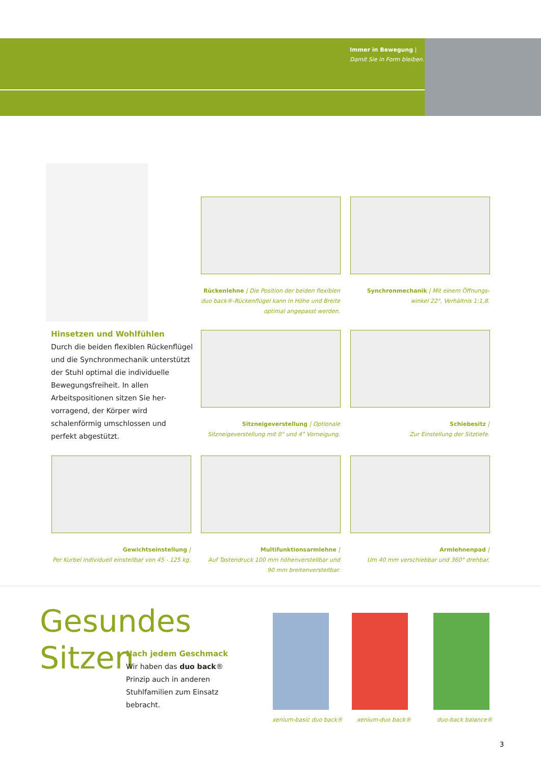Immer in Bewegung |
Damit Sie in Form bleiben.
Rückenlehne | Die Position der beiden flexiblen duo back®-Rückenflügel kann in Höhe und Breite optimal angepasst werden.
Synchronmechanik | Mit einem Öffnungs-winkel 22°, Verhältnis 1:1,8.
Hinsetzen und Wohlfühlen
Durch die beiden flexiblen Rückenflügel und die Synchronmechanik unterstützt der Stuhl optimal die individuelle Bewegungsfreiheit. In allen Arbeitspositionen sitzen Sie her-vorragend, der Körper wird schalenförmig umschlossen und perfekt abgestützt.
Sitzneigeverstellung | Optionale Sitzneigeverstellung mit 0° und 4° Vorneigung.
Schiebesitz |
Zur Einstellung der Sitztiefe.
Gewichtseinstellung |
Per Kurbel individuell einstellbar von 45 - 125 kg.
Multifunktionsarmlehne |
Auf Tastendruck 100 mm höhenverstellbar und 90 mm breitenverstellbar.
Armlehnenpad |
Um 40 mm verschiebbar und 360° drehbar.
Gesundes
Sitzen
Nach jedem Geschmack
Wir haben das duo back® Prinzip auch in anderen Stuhlfamilien zum Einsatz bebracht.
xenium-basic duo back® xenium-duo back® duo-back balance®
3